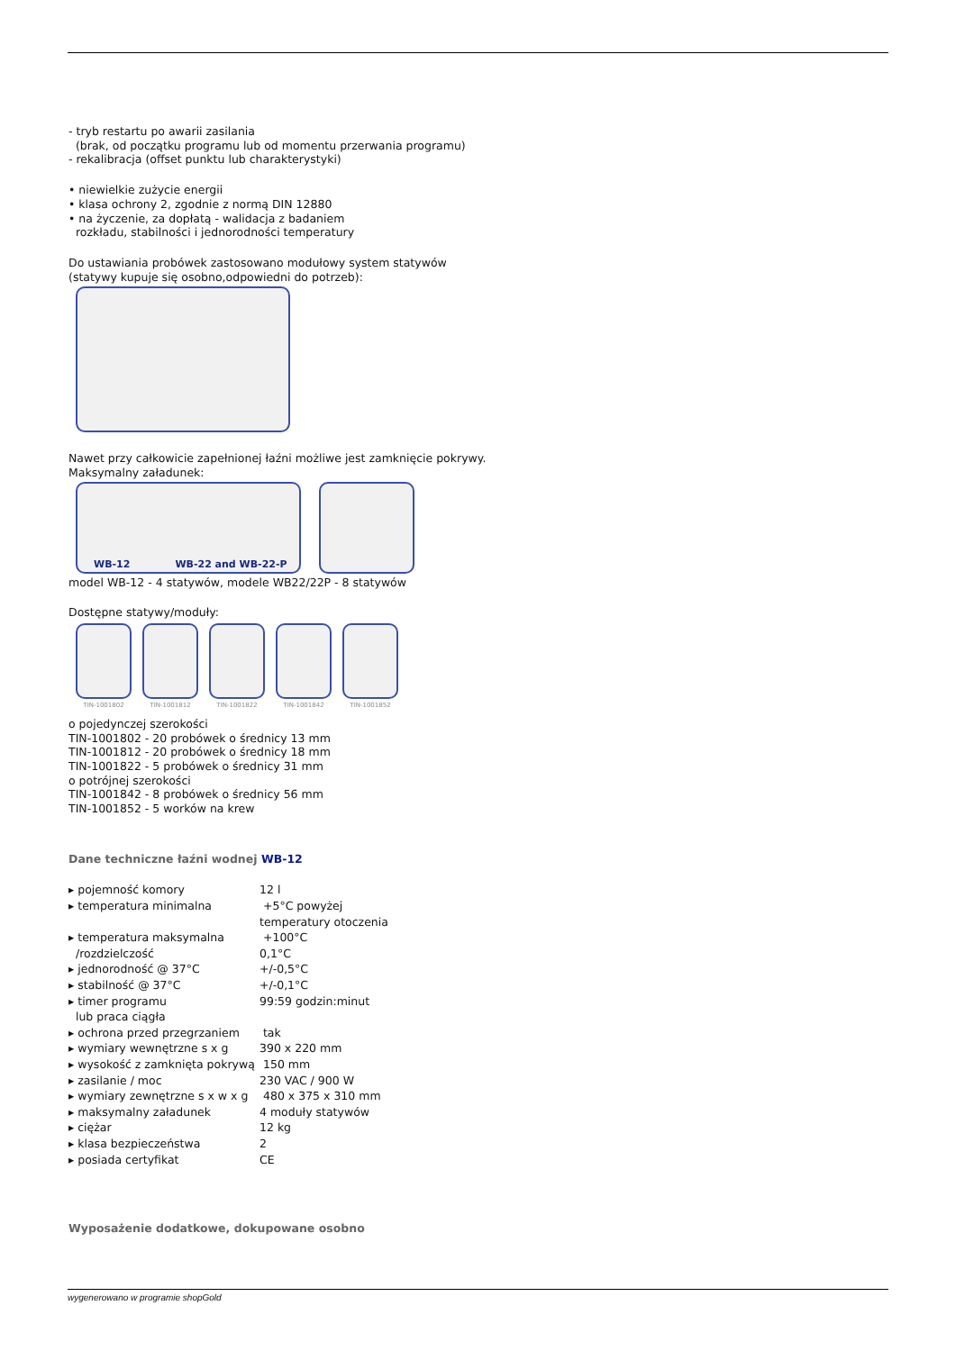- tryb restartu po awarii zasilania
(brak, od początku programu lub od momentu przerwania programu)
- rekalibracja (offset punktu lub charakterystyki)
• niewielkie zużycie energii
• klasa ochrony 2, zgodnie z normą DIN 12880
• na życzenie, za dopłatą - walidacja z badaniem
rozkładu, stabilności i jednorodności temperatury
Do ustawiania probówek zastosowano modułowy system statywów
(statywy kupuje się osobno,odpowiedni do potrzeb):
Nawet przy całkowicie zapełnionej łaźni możliwe jest zamknięcie pokrywy.
Maksymalny załadunek:
WB-12 WB-22 and WB-22-P
model WB-12 - 4 statywów, modele WB22/22P - 8 statywów
Dostępne statywy/moduły:
TIN-1001802 TIN-1001812 TIN-1001822 TIN-1001842 TIN-1001852
o pojedynczej szerokości
TIN-1001802 - 20 probówek o średnicy 13 mm
TIN-1001812 - 20 probówek o średnicy 18 mm
TIN-1001822 - 5 probówek o średnicy 31 mm
o potrójnej szerokości
TIN-1001842 - 8 probówek o średnicy 56 mm
TIN-1001852 - 5 worków na krew
Dane techniczne łaźni wodnej WB-12
| ▸ pojemność komory | 12 l |
| ▸ temperatura minimalna | +5°C powyżej temperatury otoczenia |
| ▸ temperatura maksymalna /rozdzielczość | +100°C 0,1°C |
| ▸ jednorodność @ 37°C | +/-0,5°C |
| ▸ stabilność @ 37°C | +/-0,1°C |
| ▸ timer programu lub praca ciągła | 99:59 godzin:minut |
| ▸ ochrona przed przegrzaniem | tak |
| ▸ wymiary wewnętrzne s x g | 390 x 220 mm |
| ▸ wysokość z zamknięta pokrywą | 150 mm |
| ▸ zasilanie / moc | 230 VAC / 900 W |
| ▸ wymiary zewnętrzne s x w x g | 480 x 375 x 310 mm |
| ▸ maksymalny załadunek | 4 moduły statywów |
| ▸ ciężar | 12 kg |
| ▸ klasa bezpieczeństwa | 2 |
| ▸ posiada certyfikat | CE |
Wyposażenie dodatkowe, dokupowane osobno
wygenerowano w programie shopGold